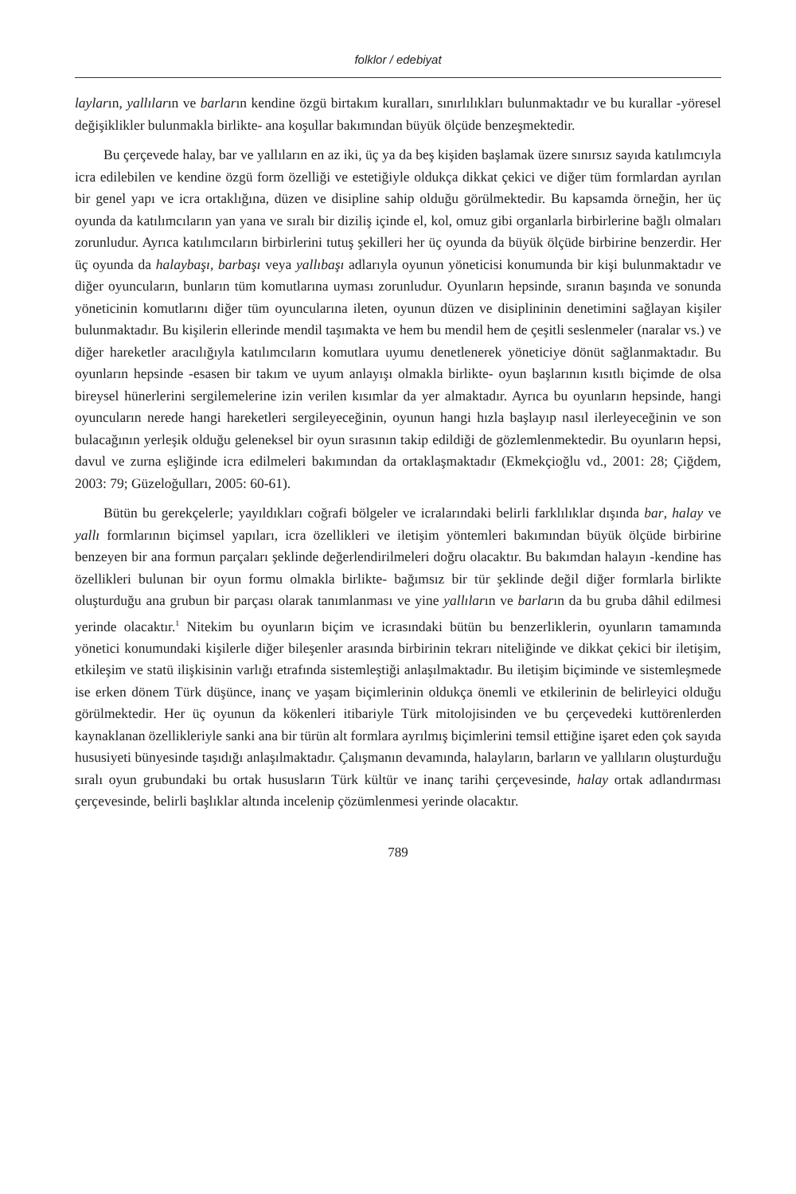folklor / edebiyat
layların, yallıların ve barların kendine özgü birtakım kuralları, sınırlılıkları bulunmaktadır ve bu kurallar -yöresel değişiklikler bulunmakla birlikte- ana koşullar bakımından büyük ölçüde benzeşmektedir.
Bu çerçevede halay, bar ve yallıların en az iki, üç ya da beş kişiden başlamak üzere sınırsız sayıda katılımcıyla icra edilebilen ve kendine özgü form özelliği ve estetiğiyle oldukça dikkat çekici ve diğer tüm formlardan ayrılan bir genel yapı ve icra ortaklığına, düzen ve disipline sahip olduğu görülmektedir. Bu kapsamda örneğin, her üç oyunda da katılımcıların yan yana ve sıralı bir diziliş içinde el, kol, omuz gibi organlarla birbirlerine bağlı olmaları zorunludur. Ayrıca katılımcıların birbirlerini tutuş şekilleri her üç oyunda da büyük ölçüde birbirine benzerdir. Her üç oyunda da halaybaşı, barbaşı veya yallıbaşı adlarıyla oyunun yöneticisi konumunda bir kişi bulunmaktadır ve diğer oyuncuların, bunların tüm komutlarına uyması zorunludur. Oyunların hepsinde, sıranın başında ve sonunda yöneticinin komutlarını diğer tüm oyuncularına ileten, oyunun düzen ve disiplininin denetimini sağlayan kişiler bulunmaktadır. Bu kişilerin ellerinde mendil taşımakta ve hem bu mendil hem de çeşitli seslenmeler (naralar vs.) ve diğer hareketler aracılığıyla katılımcıların komutlara uyumu denetlenerek yöneticiye dönüt sağlanmaktadır. Bu oyunların hepsinde -esasen bir takım ve uyum anlayışı olmakla birlikte- oyun başlarının kısıtlı biçimde de olsa bireysel hünerlerini sergilemelerine izin verilen kısımlar da yer almaktadır. Ayrıca bu oyunların hepsinde, hangi oyuncuların nerede hangi hareketleri sergileyeceğinin, oyunun hangi hızla başlayıp nasıl ilerleyeceğinin ve son bulacağının yerleşik olduğu geleneksel bir oyun sırasının takip edildiği de gözlemlenmektedir. Bu oyunların hepsi, davul ve zurna eşliğinde icra edilmeleri bakımından da ortaklaşmaktadır (Ekmekçioğlu vd., 2001: 28; Çiğdem, 2003: 79; Güzeloğulları, 2005: 60-61).
Bütün bu gerekçelerle; yayıldıkları coğrafi bölgeler ve icralarındaki belirli farklılıklar dışında bar, halay ve yallı formlarının biçimsel yapıları, icra özellikleri ve iletişim yöntemleri bakımından büyük ölçüde birbirine benzeyen bir ana formun parçaları şeklinde değerlendirilmeleri doğru olacaktır. Bu bakımdan halayın -kendine has özellikleri bulunan bir oyun formu olmakla birlikte- bağımsız bir tür şeklinde değil diğer formlarla birlikte oluşturduğu ana grubun bir parçası olarak tanımlanması ve yine yallıların ve barların da bu gruba dâhil edilmesi yerinde olacaktır.<sup>1</sup> Nitekim bu oyunların biçim ve icrasındaki bütün bu benzerliklerin, oyunların tamamında yönetici konumundaki kişilerle diğer bileşenler arasında birbirinin tekrarı niteliğinde ve dikkat çekici bir iletişim, etkileşim ve statü ilişkisinin varlığı etrafında sistemleştiği anlaşılmaktadır. Bu iletişim biçiminde ve sistemleşmede ise erken dönem Türk düşünce, inanç ve yaşam biçimlerinin oldukça önemli ve etkilerinin de belirleyici olduğu görülmektedir. Her üç oyunun da kökenleri itibariyle Türk mitolojisinden ve bu çerçevedeki kuttörenlerden kaynaklanan özellikleriyle sanki ana bir türün alt formlara ayrılmış biçimlerini temsil ettiğine işaret eden çok sayıda hususiyeti bünyesinde taşıdığı anlaşılmaktadır. Çalışmanın devamında, halayların, barların ve yallıların oluşturduğu sıralı oyun grubundaki bu ortak hususların Türk kültür ve inanç tarihi çerçevesinde, halay ortak adlandırması çerçevesinde, belirli başlıklar altında incelenip çözümlenmesi yerinde olacaktır.
789